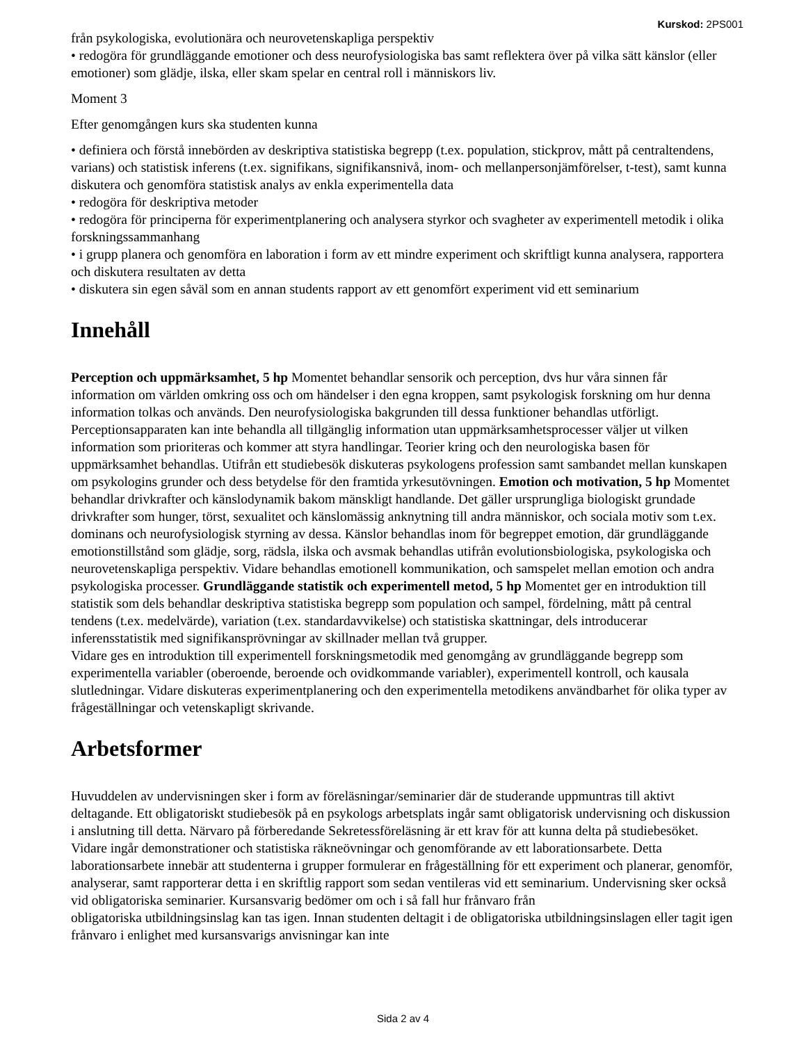Kurskod: 2PS001
från psykologiska, evolutionära och neurovetenskapliga perspektiv
• redogöra för grundläggande emotioner och dess neurofysiologiska bas samt reflektera över på vilka sätt känslor (eller emotioner) som glädje, ilska, eller skam spelar en central roll i människors liv.
Moment 3
Efter genomgången kurs ska studenten kunna
• definiera och förstå innebörden av deskriptiva statistiska begrepp (t.ex. population, stickprov, mått på centraltendens, varians) och statistisk inferens (t.ex. signifikans, signifikansnivå, inom- och mellanpersonjämförelser, t-test), samt kunna diskutera och genomföra statistisk analys av enkla experimentella data
• redogöra för deskriptiva metoder
• redogöra för principerna för experimentplanering och analysera styrkor och svagheter av experimentell metodik i olika forskningssammanhang
• i grupp planera och genomföra en laboration i form av ett mindre experiment och skriftligt kunna analysera, rapportera och diskutera resultaten av detta
• diskutera sin egen såväl som en annan students rapport av ett genomfört experiment vid ett seminarium
Innehåll
Perception och uppmärksamhet, 5 hp Momentet behandlar sensorik och perception, dvs hur våra sinnen får information om världen omkring oss och om händelser i den egna kroppen, samt psykologisk forskning om hur denna information tolkas och används. Den neurofysiologiska bakgrunden till dessa funktioner behandlas utförligt. Perceptionsapparaten kan inte behandla all tillgänglig information utan uppmärksamhetsprocesser väljer ut vilken information som prioriteras och kommer att styra handlingar. Teorier kring och den neurologiska basen för uppmärksamhet behandlas. Utifrån ett studiebesök diskuteras psykologens profession samt sambandet mellan kunskapen om psykologins grunder och dess betydelse för den framtida yrkesutövningen. Emotion och motivation, 5 hp Momentet behandlar drivkrafter och känslodynamik bakom mänskligt handlande. Det gäller ursprungliga biologiskt grundade drivkrafter som hunger, törst, sexualitet och känslomässig anknytning till andra människor, och sociala motiv som t.ex. dominans och neurofysiologisk styrning av dessa. Känslor behandlas inom för begreppet emotion, där grundläggande emotionstillstånd som glädje, sorg, rädsla, ilska och avsmak behandlas utifrån evolutionsbiologiska, psykologiska och neurovetenskapliga perspektiv. Vidare behandlas emotionell kommunikation, och samspelet mellan emotion och andra psykologiska processer. Grundläggande statistik och experimentell metod, 5 hp Momentet ger en introduktion till statistik som dels behandlar deskriptiva statistiska begrepp som population och sampel, fördelning, mått på central tendens (t.ex. medelvärde), variation (t.ex. standardavvikelse) och statistiska skattningar, dels introducerar inferensstatistik med signifikansprövningar av skillnader mellan två grupper.
Vidare ges en introduktion till experimentell forskningsmetodik med genomgång av grundläggande begrepp som experimentella variabler (oberoende, beroende och ovidkommande variabler), experimentell kontroll, och kausala slutledningar. Vidare diskuteras experimentplanering och den experimentella metodikens användbarhet för olika typer av frågeställningar och vetenskapligt skrivande.
Arbetsformer
Huvuddelen av undervisningen sker i form av föreläsningar/seminarier där de studerande uppmuntras till aktivt deltagande. Ett obligatoriskt studiebesök på en psykologs arbetsplats ingår samt obligatorisk undervisning och diskussion i anslutning till detta. Närvaro på förberedande Sekretessföreläsning är ett krav för att kunna delta på studiebesöket. Vidare ingår demonstrationer och statistiska räkneövningar och genomförande av ett laborationsarbete. Detta laborationsarbete innebär att studenterna i grupper formulerar en frågeställning för ett experiment och planerar, genomför, analyserar, samt rapporterar detta i en skriftlig rapport som sedan ventileras vid ett seminarium. Undervisning sker också vid obligatoriska seminarier. Kursansvarig bedömer om och i så fall hur frånvaro från
obligatoriska utbildningsinslag kan tas igen. Innan studenten deltagit i de obligatoriska utbildningsinslagen eller tagit igen frånvaro i enlighet med kursansvarigs anvisningar kan inte
Sida 2 av 4